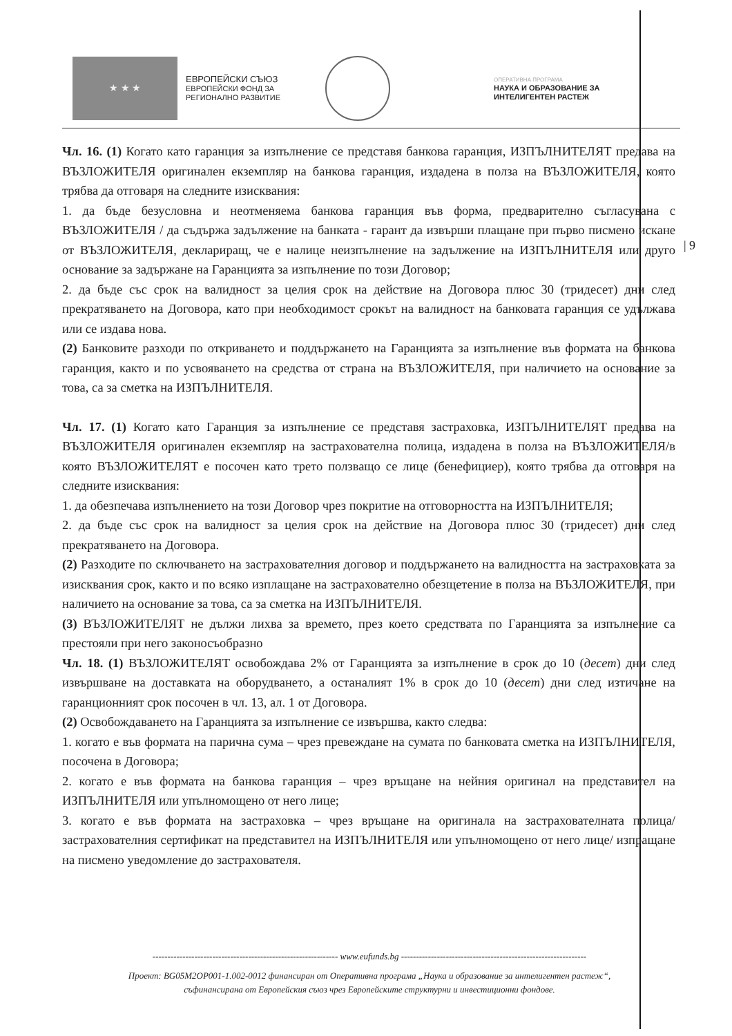★ ★ ★
ЕВРОПЕЙСКИ СЪЮЗ
ЕВРОПЕЙСКИ ФОНД ЗА
РЕГИОНАЛНО РАЗВИТИЕ
ОПЕРАТИВНА ПРОГРАМА
НАУКА И ОБРАЗОВАНИЕ ЗА
ИНТЕЛИГЕНТЕН РАСТЕЖ
| 9
Чл. 16. (1) Когато като гаранция за изпълнение се представя банкова гаранция, ИЗПЪЛНИТЕЛЯТ предава на ВЪЗЛОЖИТЕЛЯ оригинален екземпляр на банкова гаранция, издадена в полза на ВЪЗЛОЖИТЕЛЯ, която трябва да отговаря на следните изисквания:
1. да бъде безусловна и неотменяема банкова гаранция във форма, предварително съгласувана с ВЪЗЛОЖИТЕЛЯ / да съдържа задължение на банката - гарант да извърши плащане при първо писмено искане от ВЪЗЛОЖИТЕЛЯ, деклариращ, че е налице неизпълнение на задължение на ИЗПЪЛНИТЕЛЯ или друго основание за задържане на Гаранцията за изпълнение по този Договор;
2. да бъде със срок на валидност за целия срок на действие на Договора плюс 30 (тридесет) дни след прекратяването на Договора, като при необходимост срокът на валидност на банковата гаранция се удължава или се издава нова.
(2) Банковите разходи по откриването и поддържането на Гаранцията за изпълнение във формата на банкова гаранция, както и по усвояването на средства от страна на ВЪЗЛОЖИТЕЛЯ, при наличието на основание за това, са за сметка на ИЗПЪЛНИТЕЛЯ.
Чл. 17. (1) Когато като Гаранция за изпълнение се представя застраховка, ИЗПЪЛНИТЕЛЯТ предава на ВЪЗЛОЖИТЕЛЯ оригинален екземпляр на застрахователна полица, издадена в полза на ВЪЗЛОЖИТЕЛЯ/в която ВЪЗЛОЖИТЕЛЯТ е посочен като трето ползващо се лице (бенефициер), която трябва да отговаря на следните изисквания:
1. да обезпечава изпълнението на този Договор чрез покритие на отговорността на ИЗПЪЛНИТЕЛЯ;
2. да бъде със срок на валидност за целия срок на действие на Договора плюс 30 (тридесет) дни след прекратяването на Договора.
(2) Разходите по сключването на застрахователния договор и поддържането на валидността на застраховката за изисквания срок, както и по всяко изплащане на застрахователно обезщетение в полза на ВЪЗЛОЖИТЕЛЯ, при наличието на основание за това, са за сметка на ИЗПЪЛНИТЕЛЯ.
(3) ВЪЗЛОЖИТЕЛЯТ не дължи лихва за времето, през което средствата по Гаранцията за изпълнение са престояли при него законосъобразно
Чл. 18. (1) ВЪЗЛОЖИТЕЛЯТ освобождава 2% от Гаранцията за изпълнение в срок до 10 (десет) дни след извършване на доставката на оборудването, а останалият 1% в срок до 10 (десет) дни след изтичане на гаранционният срок посочен в чл. 13, ал. 1 от Договора.
(2) Освобождаването на Гаранцията за изпълнение се извършва, както следва:
1. когато е във формата на парична сума – чрез превеждане на сумата по банковата сметка на ИЗПЪЛНИТЕЛЯ, посочена в Договора;
2. когато е във формата на банкова гаранция – чрез връщане на нейния оригинал на представител на ИЗПЪЛНИТЕЛЯ или упълномощено от него лице;
3. когато е във формата на застраховка – чрез връщане на оригинала на застрахователната полица/застрахователния сертификат на представител на ИЗПЪЛНИТЕЛЯ или упълномощено от него лице/ изпращане на писмено уведомление до застрахователя.
-------------------------------------------------------------- www.eufunds.bg --------------------------------------------------------------
Проект: BG05M2OP001-1.002-0012 финансиран от Оперативна програма „Наука и образование за интелигентен растеж“,
съфинансирана от Европейския съюз чрез Европейските структурни и инвестиционни фондове.